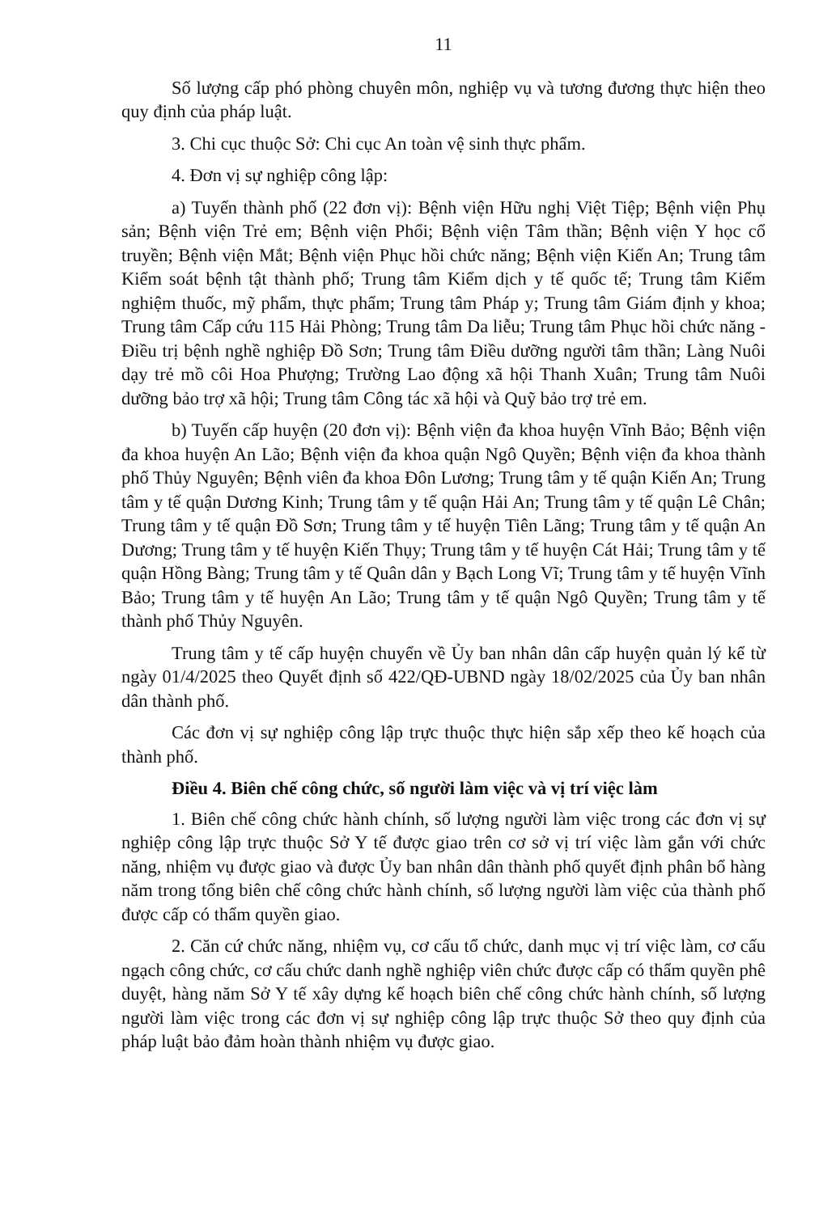11
Số lượng cấp phó phòng chuyên môn, nghiệp vụ và tương đương thực hiện theo quy định của pháp luật.
3. Chi cục thuộc Sở: Chi cục An toàn vệ sinh thực phẩm.
4. Đơn vị sự nghiệp công lập:
a) Tuyến thành phố (22 đơn vị): Bệnh viện Hữu nghị Việt Tiệp; Bệnh viện Phụ sản; Bệnh viện Trẻ em; Bệnh viện Phổi; Bệnh viện Tâm thần; Bệnh viện Y học cổ truyền; Bệnh viện Mắt; Bệnh viện Phục hồi chức năng; Bệnh viện Kiến An; Trung tâm Kiểm soát bệnh tật thành phố; Trung tâm Kiểm dịch y tế quốc tế; Trung tâm Kiểm nghiệm thuốc, mỹ phẩm, thực phẩm; Trung tâm Pháp y; Trung tâm Giám định y khoa; Trung tâm Cấp cứu 115 Hải Phòng; Trung tâm Da liễu; Trung tâm Phục hồi chức năng - Điều trị bệnh nghề nghiệp Đồ Sơn; Trung tâm Điều dưỡng người tâm thần; Làng Nuôi dạy trẻ mồ côi Hoa Phượng; Trường Lao động xã hội Thanh Xuân; Trung tâm Nuôi dưỡng bảo trợ xã hội; Trung tâm Công tác xã hội và Quỹ bảo trợ trẻ em.
b) Tuyến cấp huyện (20 đơn vị): Bệnh viện đa khoa huyện Vĩnh Bảo; Bệnh viện đa khoa huyện An Lão; Bệnh viện đa khoa quận Ngô Quyền; Bệnh viện đa khoa thành phố Thủy Nguyên; Bệnh viên đa khoa Đôn Lương; Trung tâm y tế quận Kiến An; Trung tâm y tế quận Dương Kinh; Trung tâm y tế quận Hải An; Trung tâm y tế quận Lê Chân; Trung tâm y tế quận Đồ Sơn; Trung tâm y tế huyện Tiên Lãng; Trung tâm y tế quận An Dương; Trung tâm y tế huyện Kiến Thụy; Trung tâm y tế huyện Cát Hải; Trung tâm y tế quận Hồng Bàng; Trung tâm y tế Quân dân y Bạch Long Vĩ; Trung tâm y tế huyện Vĩnh Bảo; Trung tâm y tế huyện An Lão; Trung tâm y tế quận Ngô Quyền; Trung tâm y tế thành phố Thủy Nguyên.
Trung tâm y tế cấp huyện chuyển về Ủy ban nhân dân cấp huyện quản lý kể từ ngày 01/4/2025 theo Quyết định số 422/QĐ-UBND ngày 18/02/2025 của Ủy ban nhân dân thành phố.
Các đơn vị sự nghiệp công lập trực thuộc thực hiện sắp xếp theo kế hoạch của thành phố.
Điều 4. Biên chế công chức, số người làm việc và vị trí việc làm
1. Biên chế công chức hành chính, số lượng người làm việc trong các đơn vị sự nghiệp công lập trực thuộc Sở Y tế được giao trên cơ sở vị trí việc làm gắn với chức năng, nhiệm vụ được giao và được Ủy ban nhân dân thành phố quyết định phân bổ hàng năm trong tổng biên chế công chức hành chính, số lượng người làm việc của thành phố được cấp có thẩm quyền giao.
2. Căn cứ chức năng, nhiệm vụ, cơ cấu tổ chức, danh mục vị trí việc làm, cơ cấu ngạch công chức, cơ cấu chức danh nghề nghiệp viên chức được cấp có thẩm quyền phê duyệt, hàng năm Sở Y tế xây dựng kế hoạch biên chế công chức hành chính, số lượng người làm việc trong các đơn vị sự nghiệp công lập trực thuộc Sở theo quy định của pháp luật bảo đảm hoàn thành nhiệm vụ được giao.